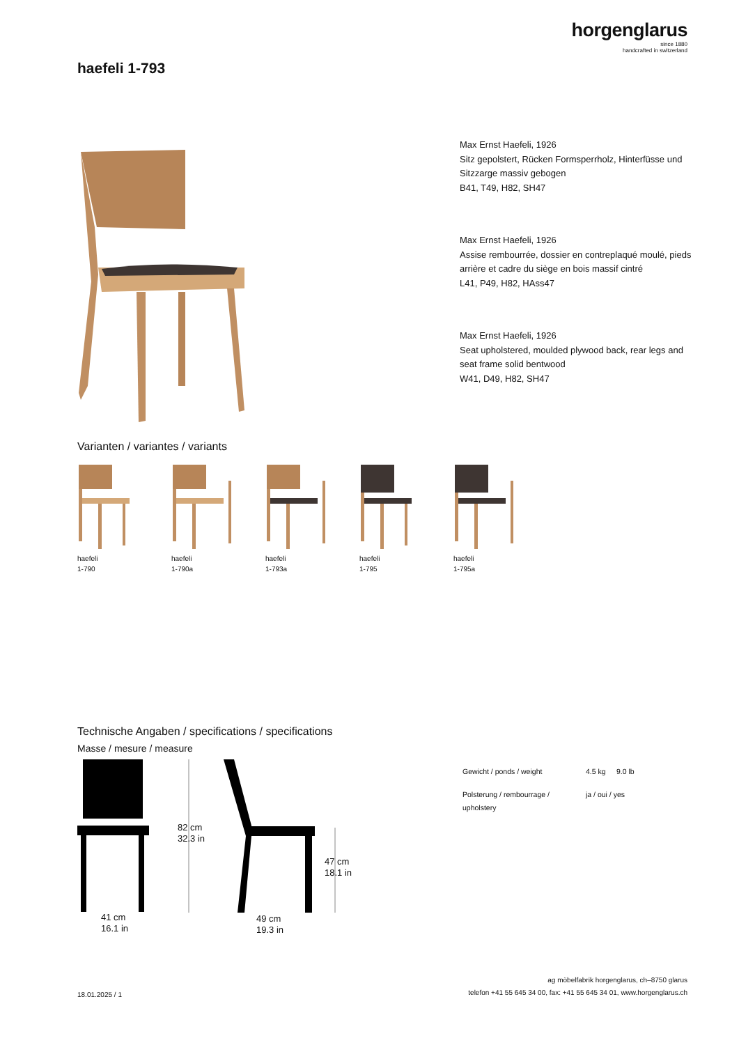horgenglarus
since 1880
handcrafted in switzerland
haefeli 1-793
Max Ernst Haefeli, 1926
Sitz gepolstert, Rücken Formsperrholz, Hinterfüsse und Sitzzarge massiv gebogen
B41, T49, H82, SH47
Max Ernst Haefeli, 1926
Assise rembourrée, dossier en contreplaqué moulé, pieds arrière et cadre du siège en bois massif cintré
L41, P49, H82, HAss47
Max Ernst Haefeli, 1926
Seat upholstered, moulded plywood back, rear legs and seat frame solid bentwood
W41, D49, H82, SH47
Varianten / variantes / variants
haefeli
1-790
haefeli
1-790a
haefeli
1-793a
haefeli
1-795
haefeli
1-795a
Technische Angaben / specifications / specifications
Masse / mesure / measure
82 cm
32.3 in
47 cm
18.1 in
41 cm
16.1 in
49 cm
19.3 in
| Gewicht / ponds / weight | 4.5 kg | 9.0 lb |
| Polsterung / rembourrage / upholstery | ja / oui / yes | |
18.01.2025 / 1
ag möbelfabrik horgenglarus, ch–8750 glarus
telefon +41 55 645 34 00, fax: +41 55 645 34 01, www.horgenglarus.ch